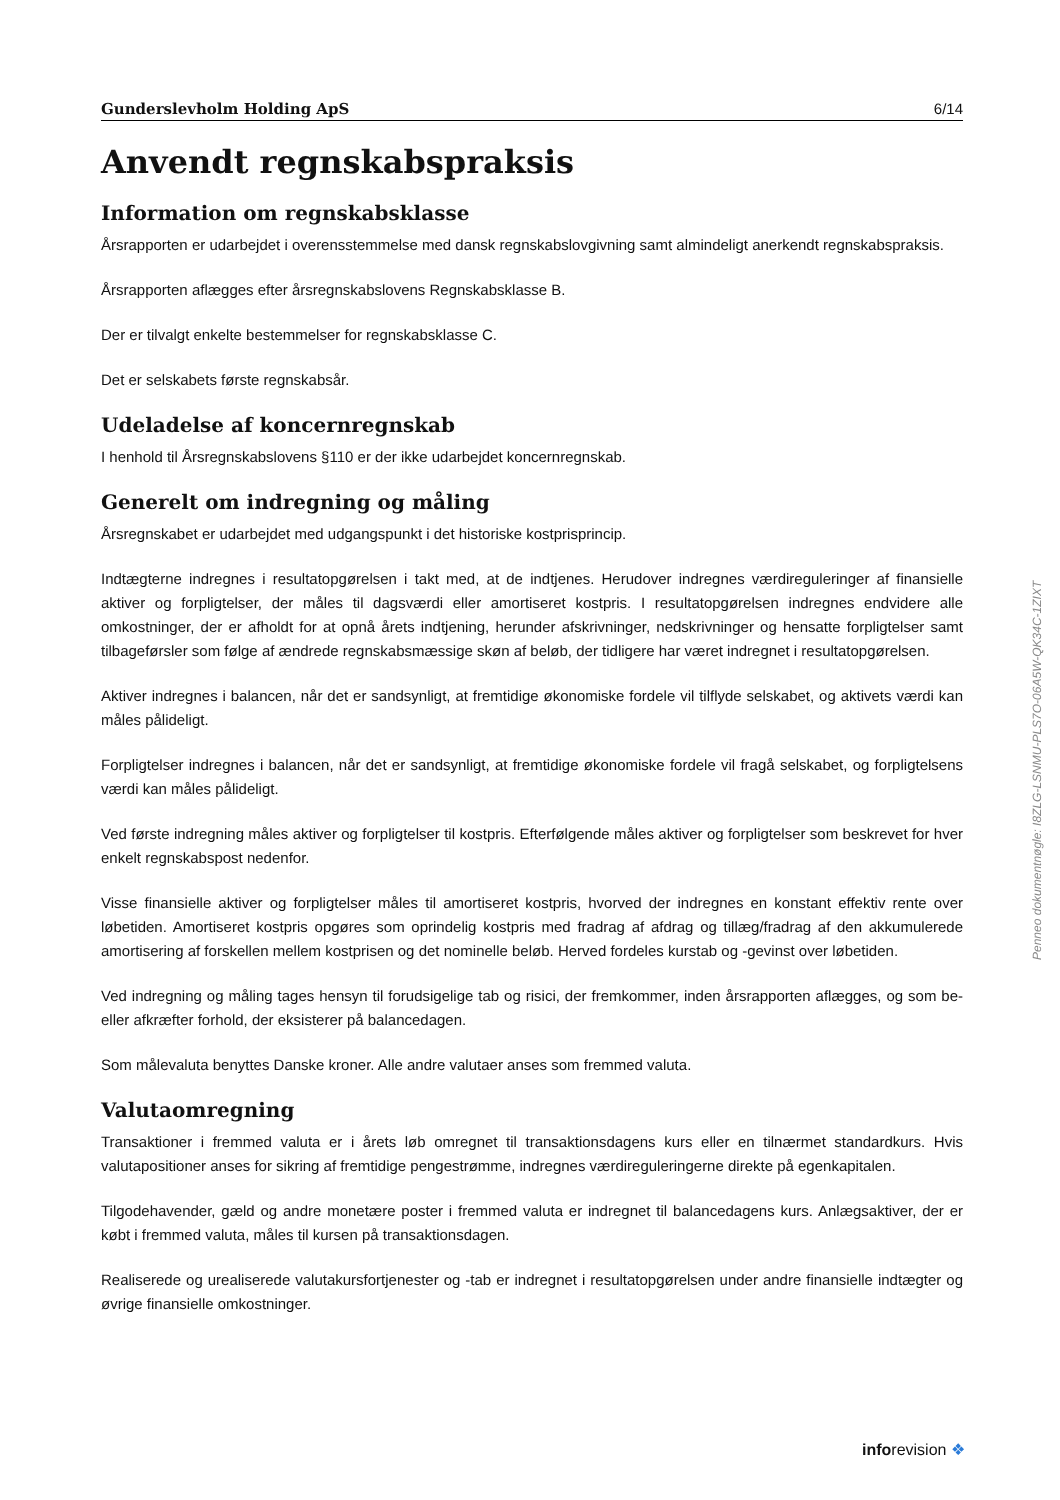Gunderslevholm Holding ApS 6/14
Anvendt regnskabspraksis
Information om regnskabsklasse
Årsrapporten er udarbejdet i overensstemmelse med dansk regnskabslovgivning samt almindeligt anerkendt regnskabspraksis.
Årsrapporten aflægges efter årsregnskabslovens Regnskabsklasse B.
Der er tilvalgt enkelte bestemmelser for regnskabsklasse C.
Det er selskabets første regnskabsår.
Udeladelse af koncernregnskab
I henhold til Årsregnskabslovens §110 er der ikke udarbejdet koncernregnskab.
Generelt om indregning og måling
Årsregnskabet er udarbejdet med udgangspunkt i det historiske kostprisprincip.
Indtægterne indregnes i resultatopgørelsen i takt med, at de indtjenes. Herudover indregnes værdireguleringer af finansielle aktiver og forpligtelser, der måles til dagsværdi eller amortiseret kostpris. I resultatopgørelsen indregnes endvidere alle omkostninger, der er afholdt for at opnå årets indtjening, herunder afskrivninger, nedskrivninger og hensatte forpligtelser samt tilbageførsler som følge af ændrede regnskabsmæssige skøn af beløb, der tidligere har været indregnet i resultatopgørelsen.
Aktiver indregnes i balancen, når det er sandsynligt, at fremtidige økonomiske fordele vil tilflyde selskabet, og aktivets værdi kan måles pålideligt.
Forpligtelser indregnes i balancen, når det er sandsynligt, at fremtidige økonomiske fordele vil fragå selskabet, og forpligtelsens værdi kan måles pålideligt.
Ved første indregning måles aktiver og forpligtelser til kostpris. Efterfølgende måles aktiver og forpligtelser som beskrevet for hver enkelt regnskabspost nedenfor.
Visse finansielle aktiver og forpligtelser måles til amortiseret kostpris, hvorved der indregnes en konstant effektiv rente over løbetiden. Amortiseret kostpris opgøres som oprindelig kostpris med fradrag af afdrag og tillæg/fradrag af den akkumulerede amortisering af forskellen mellem kostprisen og det nominelle beløb. Herved fordeles kurstab og -gevinst over løbetiden.
Ved indregning og måling tages hensyn til forudsigelige tab og risici, der fremkommer, inden årsrapporten aflægges, og som be- eller afkræfter forhold, der eksisterer på balancedagen.
Som målevaluta benyttes Danske kroner. Alle andre valutaer anses som fremmed valuta.
Valutaomregning
Transaktioner i fremmed valuta er i årets løb omregnet til transaktionsdagens kurs eller en tilnærmet standardkurs. Hvis valutapositioner anses for sikring af fremtidige pengestrømme, indregnes værdireguleringerne direkte på egenkapitalen.
Tilgodehavender, gæld og andre monetære poster i fremmed valuta er indregnet til balancedagens kurs. Anlægsaktiver, der er købt i fremmed valuta, måles til kursen på transaktionsdagen.
Realiserede og urealiserede valutakursfortjenester og -tab er indregnet i resultatopgørelsen under andre finansielle indtægter og øvrige finansielle omkostninger.
Penneo dokumentnøgle: I8ZLG-LSNMU-PLS7O-06A5W-QK34C-1ZIXT
inforevision ❖